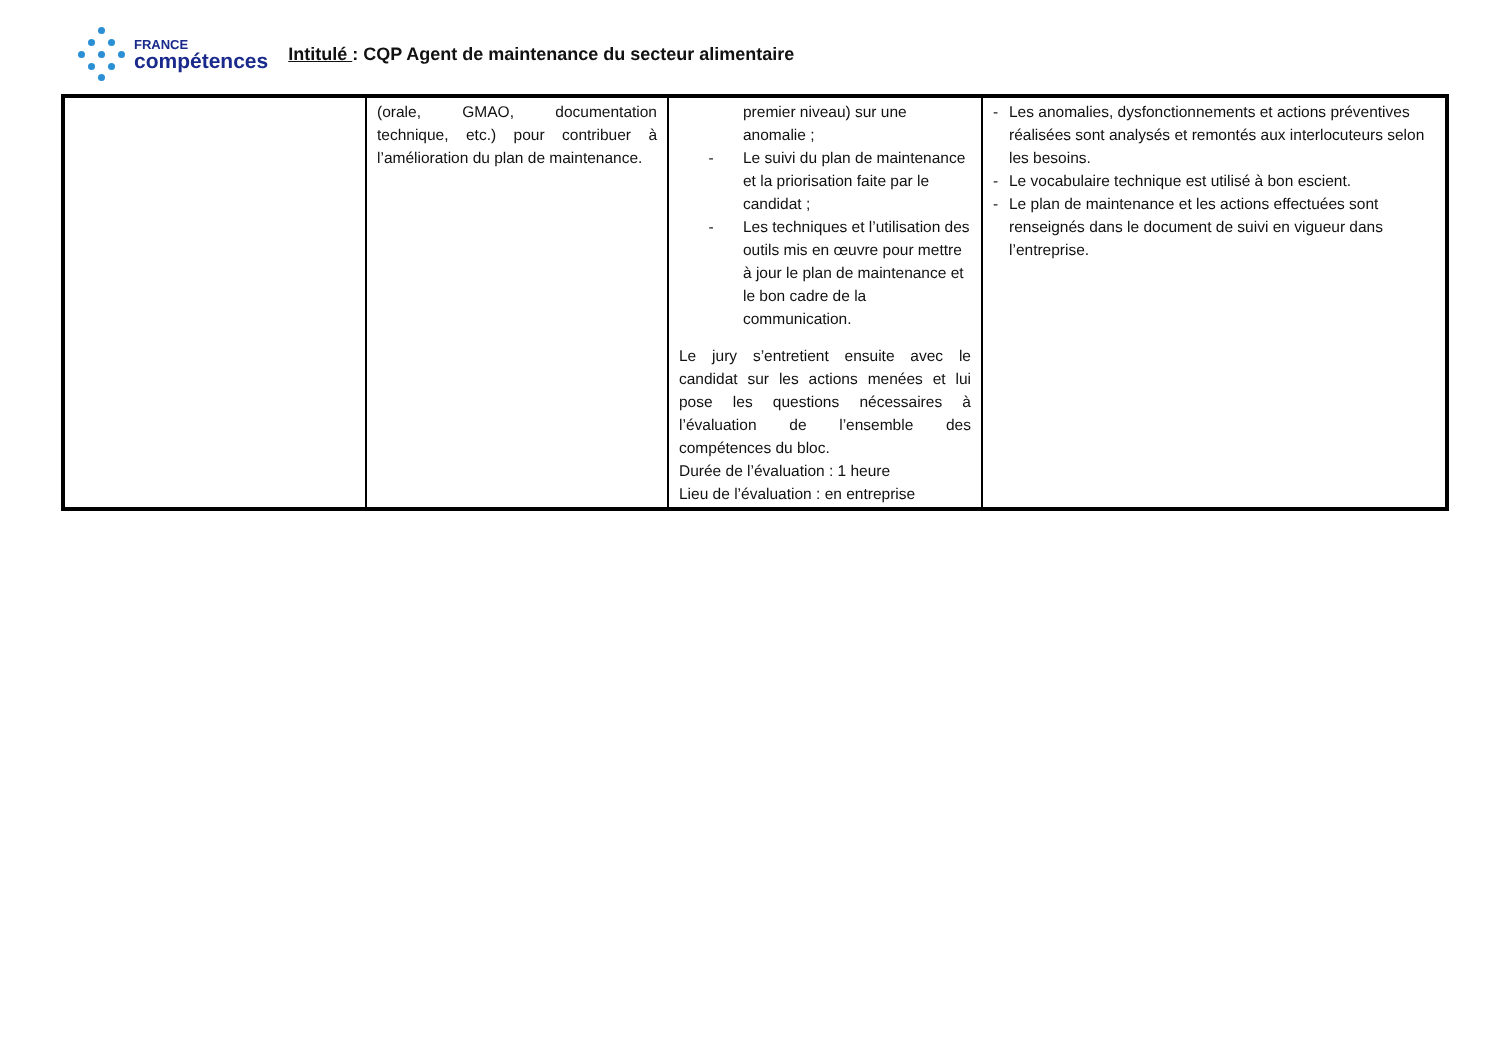FRANCE
compétences
Intitulé : CQP Agent de maintenance du secteur alimentaire
| | (orale, GMAO, documentation technique, etc.) pour contribuer à l’amélioration du plan de maintenance. | premier niveau) sur une anomalie ; - Le suivi du plan de maintenance et la priorisation faite par le candidat ; - Les techniques et l’utilisation des outils mis en œuvre pour mettre à jour le plan de maintenance et le bon cadre de la communication. Le jury s’entretient ensuite avec le candidat sur les actions menées et lui pose les questions nécessaires à l’évaluation de l’ensemble des compétences du bloc. Durée de l’évaluation : 1 heure Lieu de l’évaluation : en entreprise | - Les anomalies, dysfonctionnements et actions préventives réalisées sont analysés et remontés aux interlocuteurs selon les besoins. - Le vocabulaire technique est utilisé à bon escient. - Le plan de maintenance et les actions effectuées sont renseignés dans le document de suivi en vigueur dans l’entreprise. |